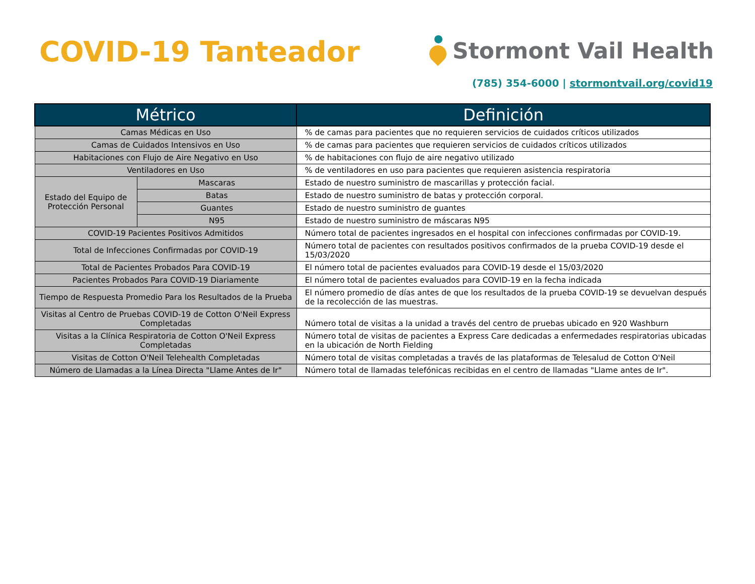COVID-19 Tanteador
Stormont Vail Health
(785) 354-6000 | stormontvail.org/covid19
| Métrico | | Definición |
| --- | --- | --- |
| Camas Médicas en Uso | | % de camas para pacientes que no requieren servicios de cuidados críticos utilizados |
| Camas de Cuidados Intensivos en Uso | | % de camas para pacientes que requieren servicios de cuidados críticos utilizados |
| Habitaciones con Flujo de Aire Negativo en Uso | | % de habitaciones con flujo de aire negativo utilizado |
| Ventiladores en Uso | | % de ventiladores en uso para pacientes que requieren asistencia respiratoria |
| Estado del Equipo de Protección Personal | Mascaras | Estado de nuestro suministro de mascarillas y protección facial. |
| | Batas | Estado de nuestro suministro de batas y protección corporal. |
| | Guantes | Estado de nuestro suministro de guantes |
| | N95 | Estado de nuestro suministro de máscaras N95 |
| COVID-19 Pacientes Positivos Admitidos | | Número total de pacientes ingresados en el hospital con infecciones confirmadas por COVID-19. |
| Total de Infecciones Confirmadas por COVID-19 | | Número total de pacientes con resultados positivos confirmados de la prueba COVID-19 desde el 15/03/2020 |
| Total de Pacientes Probados Para COVID-19 | | El número total de pacientes evaluados para COVID-19 desde el 15/03/2020 |
| Pacientes Probados Para COVID-19 Diariamente | | El número total de pacientes evaluados para COVID-19 en la fecha indicada |
| Tiempo de Respuesta Promedio Para los Resultados de la Prueba | | El número promedio de días antes de que los resultados de la prueba COVID-19 se devuelvan después de la recolección de las muestras. |
| Visitas al Centro de Pruebas COVID-19 de Cotton O'Neil Express Completadas | | Número total de visitas a la unidad a través del centro de pruebas ubicado en 920 Washburn |
| Visitas a la Clínica Respiratoria de Cotton O'Neil Express Completadas | | Número total de visitas de pacientes a Express Care dedicadas a enfermedades respiratorias ubicadas en la ubicación de North Fielding |
| Visitas de Cotton O'Neil Telehealth Completadas | | Número total de visitas completadas a través de las plataformas de Telesalud de Cotton O'Neil |
| Número de Llamadas a la Línea Directa "Llame Antes de Ir" | | Número total de llamadas telefónicas recibidas en el centro de llamadas "Llame antes de Ir". |